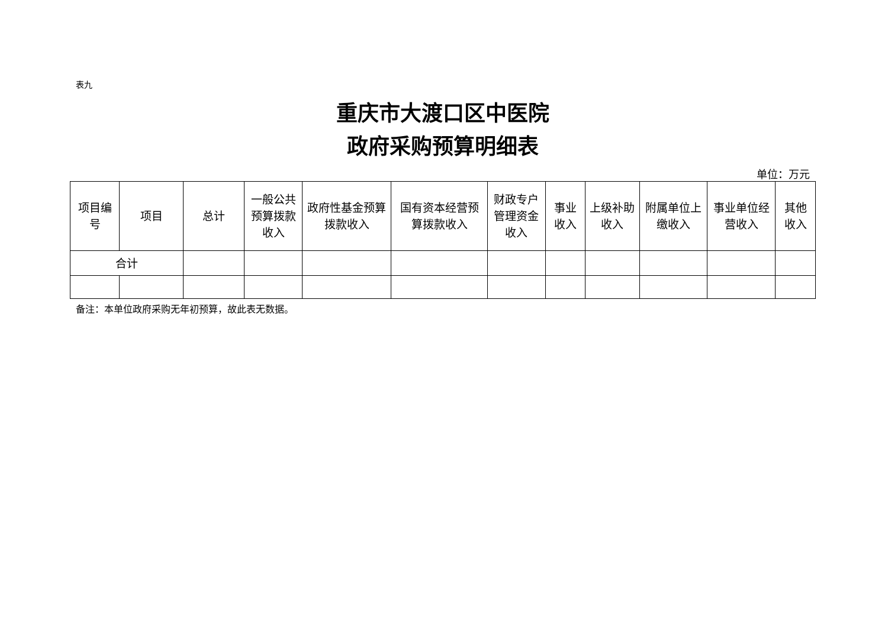表九
重庆市大渡口区中医院
政府采购预算明细表
单位：万元
| 项目编号 | 项目 | 总计 | 一般公共预算拨款收入 | 政府性基金预算拨款收入 | 国有资本经营预算拨款收入 | 财政专户管理资金收入 | 事业收入 | 上级补助收入 | 附属单位上缴收入 | 事业单位经营收入 | 其他收入 |
| --- | --- | --- | --- | --- | --- | --- | --- | --- | --- | --- | --- |
| 合计 | | | | | | | | | | | |
备注：本单位政府采购无年初预算，故此表无数据。